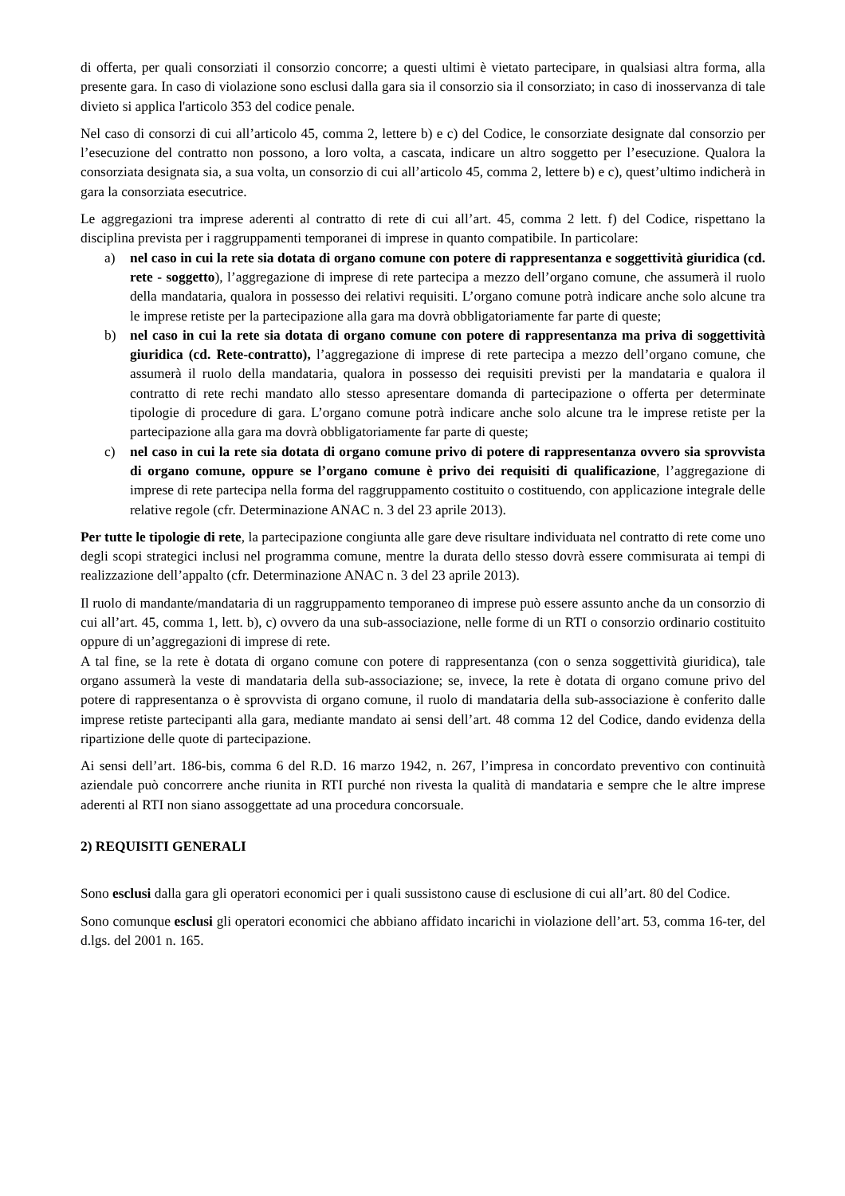di offerta, per quali consorziati il consorzio concorre; a questi ultimi è vietato partecipare, in qualsiasi altra forma, alla presente gara. In caso di violazione sono esclusi dalla gara sia il consorzio sia il consorziato; in caso di inosservanza di tale divieto si applica l'articolo 353 del codice penale.
Nel caso di consorzi di cui all’articolo 45, comma 2, lettere b) e c) del Codice, le consorziate designate dal consorzio per l’esecuzione del contratto non possono, a loro volta, a cascata, indicare un altro soggetto per l’esecuzione. Qualora la consorziata designata sia, a sua volta, un consorzio di cui all’articolo 45, comma 2, lettere b) e c), quest’ultimo indicherà in gara la consorziata esecutrice.
Le aggregazioni tra imprese aderenti al contratto di rete di cui all’art. 45, comma 2 lett. f) del Codice, rispettano la disciplina prevista per i raggruppamenti temporanei di imprese in quanto compatibile. In particolare:
a) nel caso in cui la rete sia dotata di organo comune con potere di rappresentanza e soggettività giuridica (cd. rete - soggetto), l’aggregazione di imprese di rete partecipa a mezzo dell’organo comune, che assumerà il ruolo della mandataria, qualora in possesso dei relativi requisiti. L’organo comune potrà indicare anche solo alcune tra le imprese retiste per la partecipazione alla gara ma dovrà obbligatoriamente far parte di queste;
b) nel caso in cui la rete sia dotata di organo comune con potere di rappresentanza ma priva di soggettività giuridica (cd. Rete-contratto), l’aggregazione di imprese di rete partecipa a mezzo dell’organo comune, che assumerà il ruolo della mandataria, qualora in possesso dei requisiti previsti per la mandataria e qualora il contratto di rete rechi mandato allo stesso apresentare domanda di partecipazione o offerta per determinate tipologie di procedure di gara. L’organo comune potrà indicare anche solo alcune tra le imprese retiste per la partecipazione alla gara ma dovrà obbligatoriamente far parte di queste;
c) nel caso in cui la rete sia dotata di organo comune privo di potere di rappresentanza ovvero sia sprovvista di organo comune, oppure se l’organo comune è privo dei requisiti di qualificazione, l’aggregazione di imprese di rete partecipa nella forma del raggruppamento costituito o costituendo, con applicazione integrale delle relative regole (cfr. Determinazione ANAC n. 3 del 23 aprile 2013).
Per tutte le tipologie di rete, la partecipazione congiunta alle gare deve risultare individuata nel contratto di rete come uno degli scopi strategici inclusi nel programma comune, mentre la durata dello stesso dovrà essere commisurata ai tempi di realizzazione dell’appalto (cfr. Determinazione ANAC n. 3 del 23 aprile 2013).
Il ruolo di mandante/mandataria di un raggruppamento temporaneo di imprese può essere assunto anche da un consorzio di cui all’art. 45, comma 1, lett. b), c) ovvero da una sub-associazione, nelle forme di un RTI o consorzio ordinario costituito oppure di un’aggregazioni di imprese di rete.
A tal fine, se la rete è dotata di organo comune con potere di rappresentanza (con o senza soggettività giuridica), tale organo assumerà la veste di mandataria della sub-associazione; se, invece, la rete è dotata di organo comune privo del potere di rappresentanza o è sprovvista di organo comune, il ruolo di mandataria della sub-associazione è conferito dalle imprese retiste partecipanti alla gara, mediante mandato ai sensi dell’art. 48 comma 12 del Codice, dando evidenza della ripartizione delle quote di partecipazione.
Ai sensi dell’art. 186-bis, comma 6 del R.D. 16 marzo 1942, n. 267, l’impresa in concordato preventivo con continuità aziendale può concorrere anche riunita in RTI purché non rivesta la qualità di mandataria e sempre che le altre imprese aderenti al RTI non siano assoggettate ad una procedura concorsuale.
2) REQUISITI GENERALI
Sono esclusi dalla gara gli operatori economici per i quali sussistono cause di esclusione di cui all’art. 80 del Codice.
Sono comunque esclusi gli operatori economici che abbiano affidato incarichi in violazione dell’art. 53, comma 16-ter, del d.lgs. del 2001 n. 165.